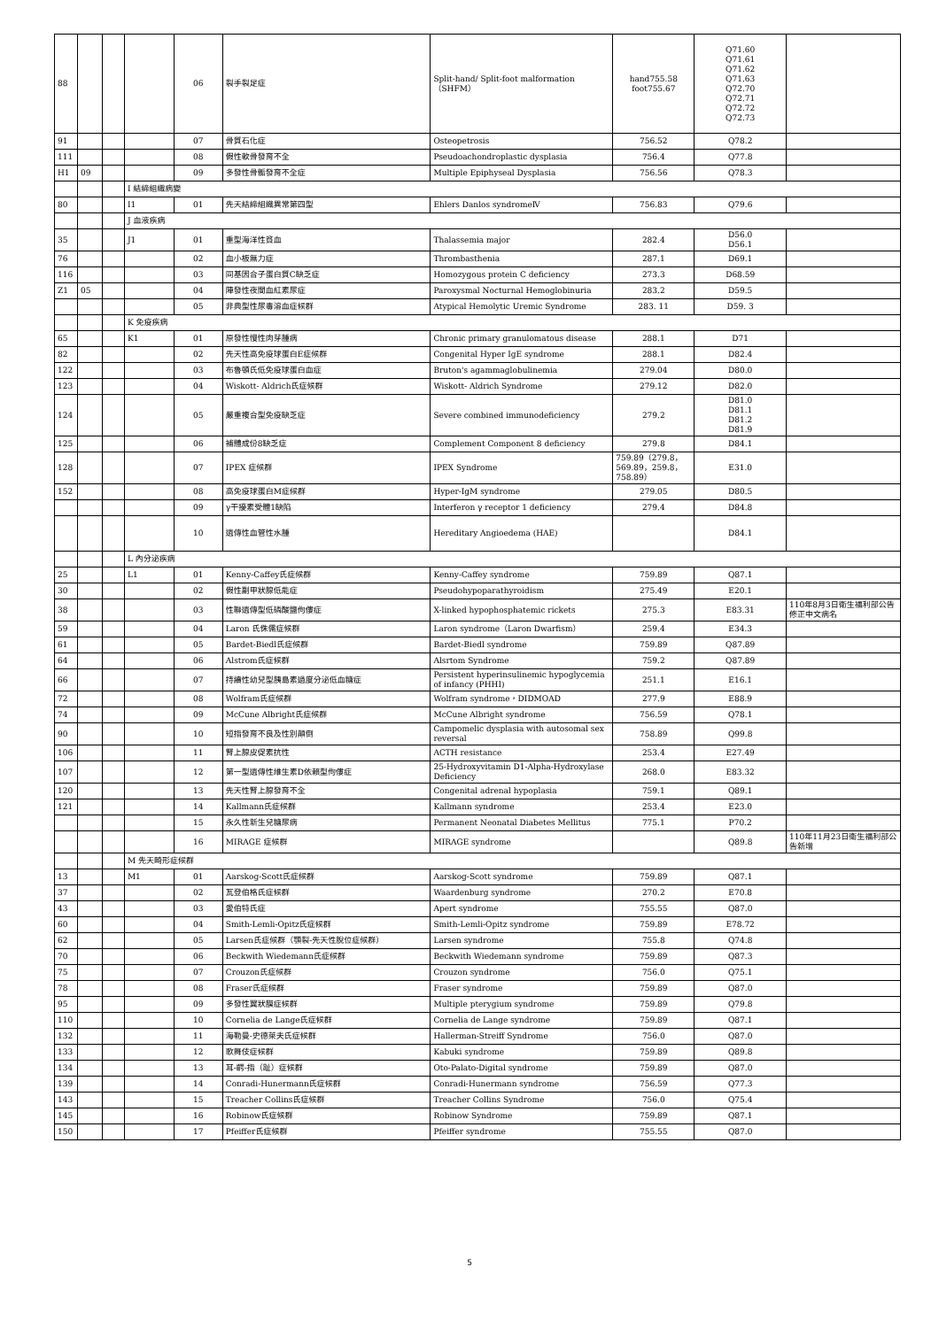| 88 | | | | 06 | 裂手裂足症 | Split-hand/ Split-foot malformation（SHFM） | hand755.58 foot755.67 | Q71.60 Q71.61 Q71.62 Q71.63 Q72.70 Q72.71 Q72.72 Q72.73 | |
| 91 | | | | 07 | 骨質石化症 | Osteopetrosis | 756.52 | Q78.2 | |
| 111 | | | | 08 | 假性軟骨發育不全 | Pseudoachondroplastic dysplasia | 756.4 | Q77.8 | |
| H1 | 09 | | | 09 | 多發性骨骺發育不全症 | Multiple Epiphyseal Dysplasia | 756.56 | Q78.3 | |
| | | | I 結締組織病變 | | | | | | |
| 80 | | | I1 | 01 | 先天結締組織異常第四型 | Ehlers Danlos syndromeⅣ | 756.83 | Q79.6 | |
| | | | J 血液疾病 | | | | | | |
| 35 | | | J1 | 01 | 重型海洋性貧血 | Thalassemia major | 282.4 | D56.0 D56.1 | |
| 76 | | | | 02 | 血小板無力症 | Thrombasthenia | 287.1 | D69.1 | |
| 116 | | | | 03 | 同基因合子蛋白質C缺乏症 | Homozygous protein C deficiency | 273.3 | D68.59 | |
| Z1 | 05 | | | 04 | 陣發性夜間血紅素尿症 | Paroxysmal Nocturnal Hemoglobinuria | 283.2 | D59.5 | |
| | | | | 05 | 非典型性尿毒溶血症候群 | Atypical Hemolytic Uremic Syndrome | 283. 11 | D59. 3 | |
| | | | K 免疫疾病 | | | | | | |
| 65 | | | K1 | 01 | 原發性慢性肉芽腫病 | Chronic primary granulomatous disease | 288.1 | D71 | |
| 82 | | | | 02 | 先天性高免疫球蛋白E症候群 | Congenital Hyper IgE syndrome | 288.1 | D82.4 | |
| 122 | | | | 03 | 布魯頓氏低免疫球蛋白血症 | Bruton's agammaglobulinemia | 279.04 | D80.0 | |
| 123 | | | | 04 | Wiskott- Aldrich氏症候群 | Wiskott- Aldrich Syndrome | 279.12 | D82.0 | |
| 124 | | | | 05 | 嚴重複合型免疫缺乏症 | Severe combined immunodeficiency | 279.2 | D81.0 D81.1 D81.2 D81.9 | |
| 125 | | | | 06 | 補體成份8缺乏症 | Complement Component 8 deficiency | 279.8 | D84.1 | |
| 128 | | | | 07 | IPEX 症候群 | IPEX Syndrome | 759.89（279.8，569.89，259.8，758.89） | E31.0 | |
| 152 | | | | 08 | 高免疫球蛋白M症候群 | Hyper-IgM syndrome | 279.05 | D80.5 | |
| | | | | 09 | γ干擾素受體1缺陷 | Interferon γ receptor 1 deficiency | 279.4 | D84.8 | |
| | | | | 10 | 遺傳性血管性水腫 | Hereditary Angioedema (HAE) | | D84.1 | |
| | | | L 內分泌疾病 | | | | | | |
| 25 | | | L1 | 01 | Kenny-Caffey氏症候群 | Kenny-Caffey syndrome | 759.89 | Q87.1 | |
| 30 | | | | 02 | 假性副甲狀腺低能症 | Pseudohypoparathyroidism | 275.49 | E20.1 | |
| 38 | | | | 03 | 性聯遺傳型低磷酸鹽佝僂症 | X-linked hypophosphatemic rickets | 275.3 | E83.31 | 110年8月3日衛生福利部公告修正中文病名 |
| 59 | | | | 04 | Laron 氏侏儒症候群 | Laron syndrome（Laron Dwarfism） | 259.4 | E34.3 | |
| 61 | | | | 05 | Bardet-Biedl氏症候群 | Bardet-Biedl syndrome | 759.89 | Q87.89 | |
| 64 | | | | 06 | Alstrom氏症候群 | Alsrtom Syndrome | 759.2 | Q87.89 | |
| 66 | | | | 07 | 持續性幼兒型胰島素過度分泌低血糖症 | Persistent hyperinsulinemic hypoglycemia of infancy (PHHI) | 251.1 | E16.1 | |
| 72 | | | | 08 | Wolfram氏症候群 | Wolfram syndrome，DIDMOAD | 277.9 | E88.9 | |
| 74 | | | | 09 | McCune Albright氏症候群 | McCune Albright syndrome | 756.59 | Q78.1 | |
| 90 | | | | 10 | 短指發育不良及性別顛倒 | Campomelic dysplasia with autosomal sex reversal | 758.89 | Q99.8 | |
| 106 | | | | 11 | 腎上腺皮促素抗性 | ACTH resistance | 253.4 | E27.49 | |
| 107 | | | | 12 | 第一型遺傳性維生素D依賴型佝僂症 | 25-Hydroxyvitamin D1-Alpha-Hydroxylase Deficiency | 268.0 | E83.32 | |
| 120 | | | | 13 | 先天性腎上腺發育不全 | Congenital adrenal hypoplasia | 759.1 | Q89.1 | |
| 121 | | | | 14 | Kallmann氏症候群 | Kallmann syndrome | 253.4 | E23.0 | |
| | | | | 15 | 永久性新生兒糖尿病 | Permanent Neonatal Diabetes Mellitus | 775.1 | P70.2 | |
| | | | | 16 | MIRAGE 症候群 | MIRAGE syndrome | | Q89.8 | 110年11月23日衛生福利部公告新增 |
| | | | M 先天畸形症候群 | | | | | | |
| 13 | | | M1 | 01 | Aarskog-Scott氏症候群 | Aarskog-Scott syndrome | 759.89 | Q87.1 | |
| 37 | | | | 02 | 瓦登伯格氏症候群 | Waardenburg syndrome | 270.2 | E70.8 | |
| 43 | | | | 03 | 愛伯特氏症 | Apert syndrome | 755.55 | Q87.0 | |
| 60 | | | | 04 | Smith-Lemli-Opitz氏症候群 | Smith-Lemli-Opitz syndrome | 759.89 | E78.72 | |
| 62 | | | | 05 | Larsen氏症候群（顎裂-先天性脫位症候群） | Larsen syndrome | 755.8 | Q74.8 | |
| 70 | | | | 06 | Beckwith Wiedemann氏症候群 | Beckwith Wiedemann syndrome | 759.89 | Q87.3 | |
| 75 | | | | 07 | Crouzon氏症候群 | Crouzon syndrome | 756.0 | Q75.1 | |
| 78 | | | | 08 | Fraser氏症候群 | Fraser syndrome | 759.89 | Q87.0 | |
| 95 | | | | 09 | 多發性翼狀膜症候群 | Multiple pterygium syndrome | 759.89 | Q79.8 | |
| 110 | | | | 10 | Cornelia de Lange氏症候群 | Cornelia de Lange syndrome | 759.89 | Q87.1 | |
| 132 | | | | 11 | 海勒曼-史德萊夫氏症候群 | Hallerman-Streiff Syndrome | 756.0 | Q87.0 | |
| 133 | | | | 12 | 歌舞伎症候群 | Kabuki syndrome | 759.89 | Q89.8 | |
| 134 | | | | 13 | 耳-齶-指（趾）症候群 | Oto-Palato-Digital syndrome | 759.89 | Q87.0 | |
| 139 | | | | 14 | Conradi-Hunermann氏症候群 | Conradi-Hunermann syndrome | 756.59 | Q77.3 | |
| 143 | | | | 15 | Treacher Collins氏症候群 | Treacher Collins Syndrome | 756.0 | Q75.4 | |
| 145 | | | | 16 | Robinow氏症候群 | Robinow Syndrome | 759.89 | Q87.1 | |
| 150 | | | | 17 | Pfeiffer氏症候群 | Pfeiffer syndrome | 755.55 | Q87.0 | |
5